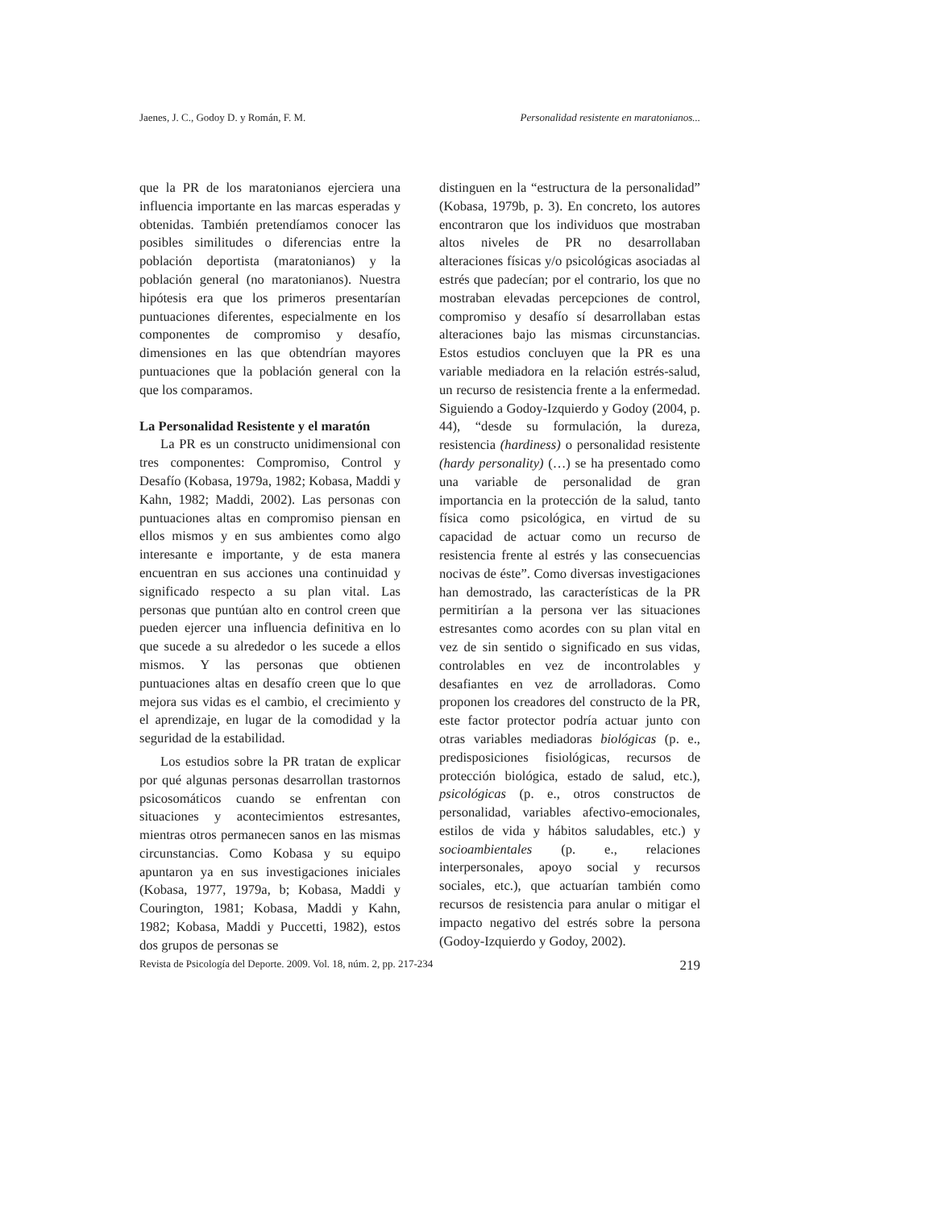Jaenes, J. C., Godoy D. y Román, F. M. Personalidad resistente en maratonianos...
que la PR de los maratonianos ejerciera una influencia importante en las marcas esperadas y obtenidas. También pretendíamos conocer las posibles similitudes o diferencias entre la población deportista (maratonianos) y la población general (no maratonianos). Nuestra hipótesis era que los primeros presentarían puntuaciones diferentes, especialmente en los componentes de compromiso y desafío, dimensiones en las que obtendrían mayores puntuaciones que la población general con la que los comparamos.
La Personalidad Resistente y el maratón
La PR es un constructo unidimensional con tres componentes: Compromiso, Control y Desafío (Kobasa, 1979a, 1982; Kobasa, Maddi y Kahn, 1982; Maddi, 2002). Las personas con puntuaciones altas en compromiso piensan en ellos mismos y en sus ambientes como algo interesante e importante, y de esta manera encuentran en sus acciones una continuidad y significado respecto a su plan vital. Las personas que puntúan alto en control creen que pueden ejercer una influencia definitiva en lo que sucede a su alrededor o les sucede a ellos mismos. Y las personas que obtienen puntuaciones altas en desafío creen que lo que mejora sus vidas es el cambio, el crecimiento y el aprendizaje, en lugar de la comodidad y la seguridad de la estabilidad.
Los estudios sobre la PR tratan de explicar por qué algunas personas desarrollan trastornos psicosomáticos cuando se enfrentan con situaciones y acontecimientos estresantes, mientras otros permanecen sanos en las mismas circunstancias. Como Kobasa y su equipo apuntaron ya en sus investigaciones iniciales (Kobasa, 1977, 1979a, b; Kobasa, Maddi y Courington, 1981; Kobasa, Maddi y Kahn, 1982; Kobasa, Maddi y Puccetti, 1982), estos dos grupos de personas se
distinguen en la “estructura de la personalidad” (Kobasa, 1979b, p. 3). En concreto, los autores encontraron que los individuos que mostraban altos niveles de PR no desarrollaban alteraciones físicas y/o psicológicas asociadas al estrés que padecían; por el contrario, los que no mostraban elevadas percepciones de control, compromiso y desafío sí desarrollaban estas alteraciones bajo las mismas circunstancias. Estos estudios concluyen que la PR es una variable mediadora en la relación estrés-salud, un recurso de resistencia frente a la enfermedad. Siguiendo a Godoy-Izquierdo y Godoy (2004, p. 44), “desde su formulación, la dureza, resistencia (hardiness) o personalidad resistente (hardy personality) (…) se ha presentado como una variable de personalidad de gran importancia en la protección de la salud, tanto física como psicológica, en virtud de su capacidad de actuar como un recurso de resistencia frente al estrés y las consecuencias nocivas de éste”. Como diversas investigaciones han demostrado, las características de la PR permitirían a la persona ver las situaciones estresantes como acordes con su plan vital en vez de sin sentido o significado en sus vidas, controlables en vez de incontrolables y desafiantes en vez de arrolladoras. Como proponen los creadores del constructo de la PR, este factor protector podría actuar junto con otras variables mediadoras biológicas (p. e., predisposiciones fisiológicas, recursos de protección biológica, estado de salud, etc.), psicológicas (p. e., otros constructos de personalidad, variables afectivo-emocionales, estilos de vida y hábitos saludables, etc.) y socioambientales (p. e., relaciones interpersonales, apoyo social y recursos sociales, etc.), que actuarían también como recursos de resistencia para anular o mitigar el impacto negativo del estrés sobre la persona (Godoy-Izquierdo y Godoy, 2002).
Revista de Psicología del Deporte. 2009. Vol. 18, núm. 2, pp. 217-234 219